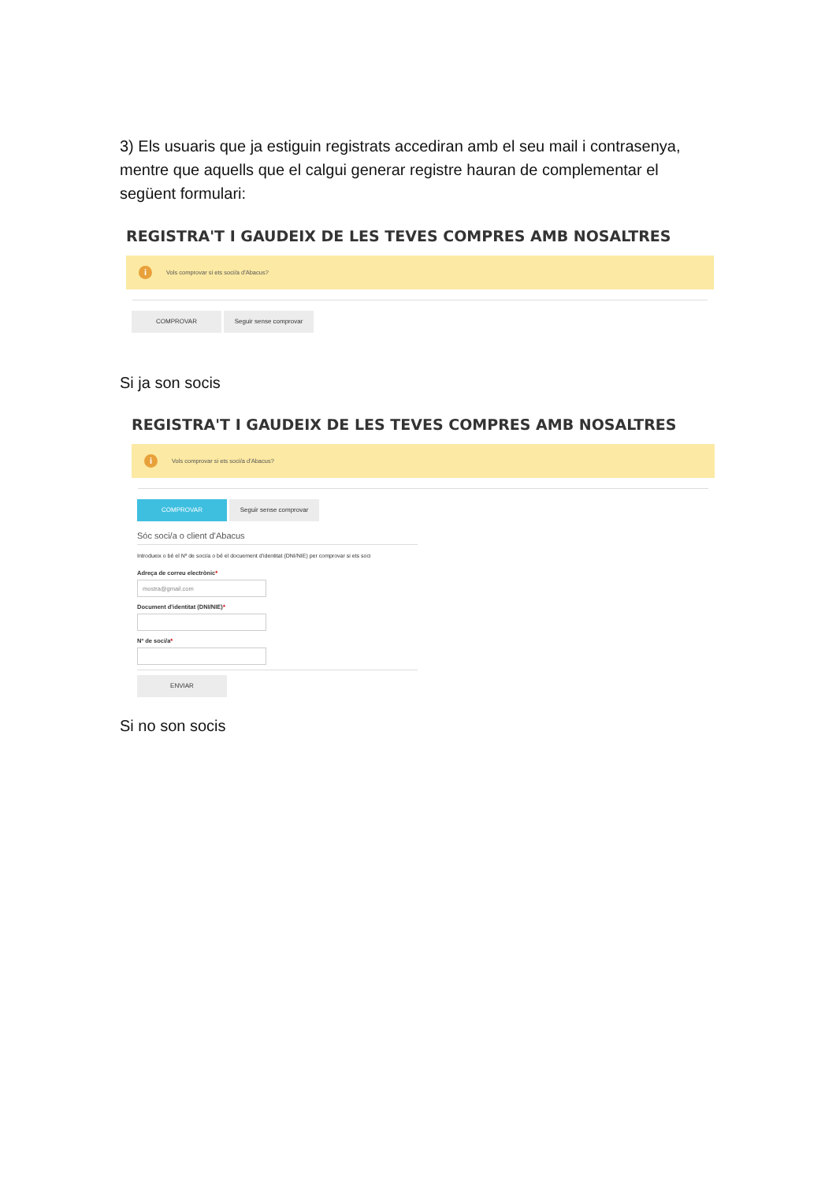3) Els usuaris que ja estiguin registrats accediran amb el seu mail i contrasenya, mentre que aquells que el calgui generar registre hauran de complementar el següent formulari:
REGISTRA'T I GAUDEIX DE LES TEVES COMPRES AMB NOSALTRES
i Vols comprovar si ets soci/a d'Abacus?
COMPROVAR Seguir sense comprovar
Si ja son socis
REGISTRA'T I GAUDEIX DE LES TEVES COMPRES AMB NOSALTRES
i Vols comprovar si ets soci/a d'Abacus?
COMPROVAR Seguir sense comprovar
Sóc soci/a o client d'Abacus
Introdueix o bé el Nº de soci/a o bé el docuement d'identitat (DNI/NIE) per comprovar si ets soci
Adreça de correu electrònic*
mostra@gmail.com
Document d'identitat (DNI/NIE)*
Nº de soci/a*
ENVIAR
Si no son socis